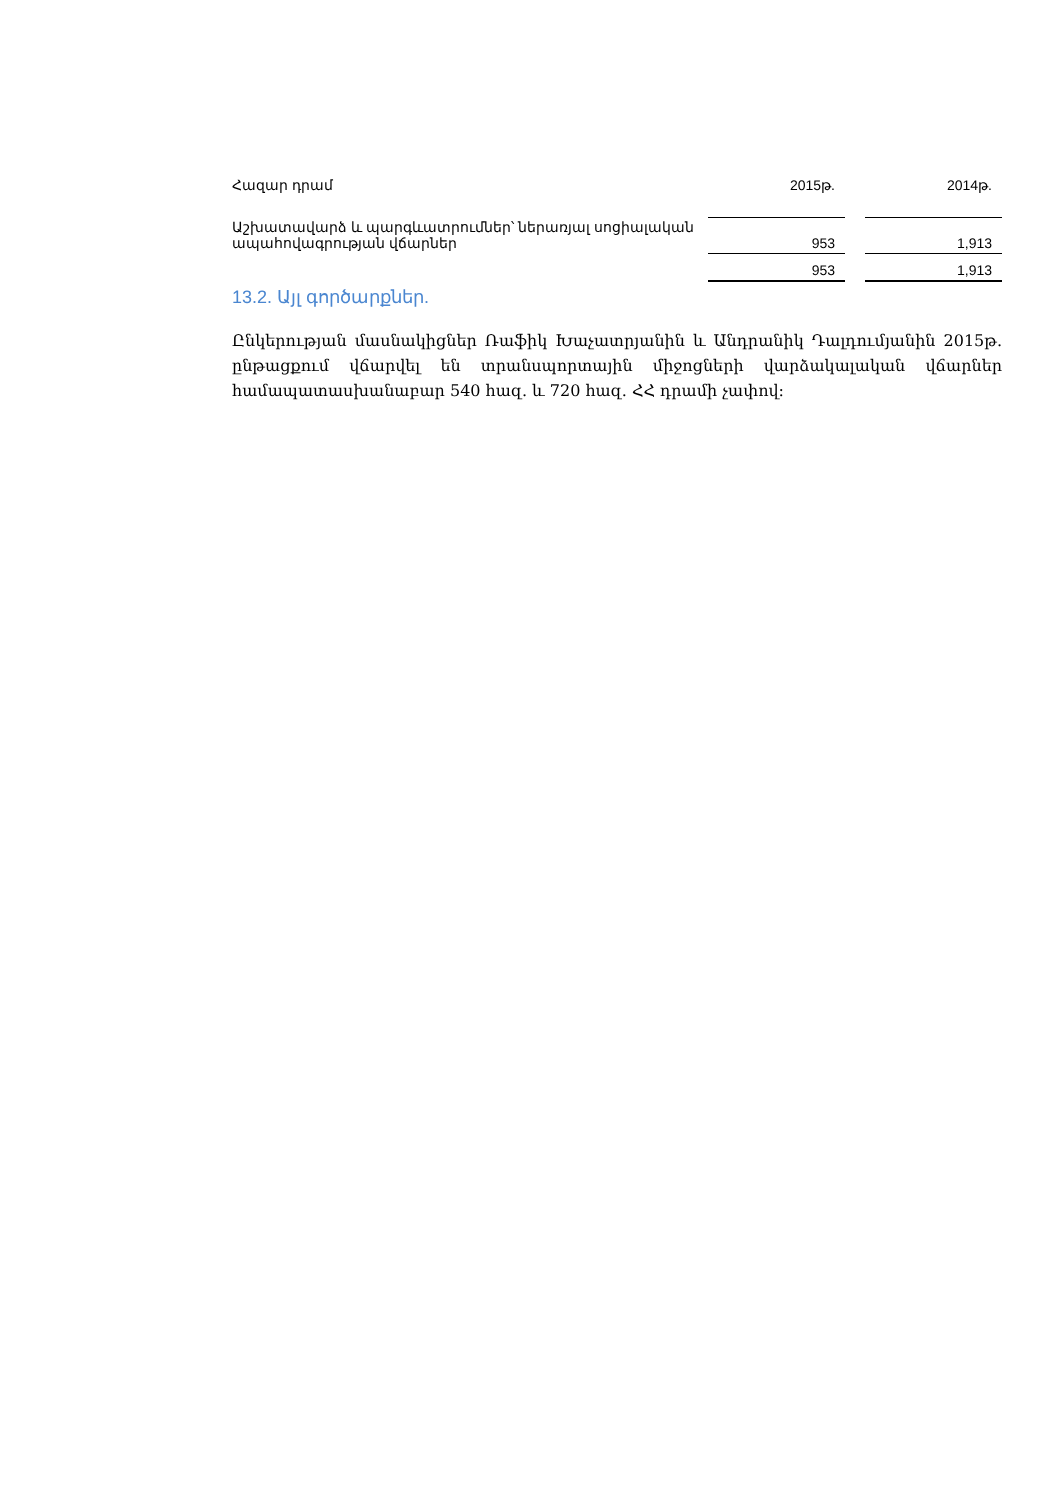| Հազար դրամ | 2015թ. | | 2014թ. |
| --- | --- | --- | --- |
| Աշխատավարձ և պարգևատրումներ՝ ներառյալ սոցիալական ապահովագրության վճարներ | 953 | | 1,913 |
| | 953 | | 1,913 |
13.2. Այլ գործարքներ.
Ընկերության մասնակիցներ Ռաֆիկ Խաչատրյանին և Անդրանիկ Դալդումյանին 2015թ. ընթացքում վճարվել են տրանսպորտային միջոցների վարձակալական վճարներ համապատասխանաբար 540 հազ. և 720 հազ. ՀՀ դրամի չափով: